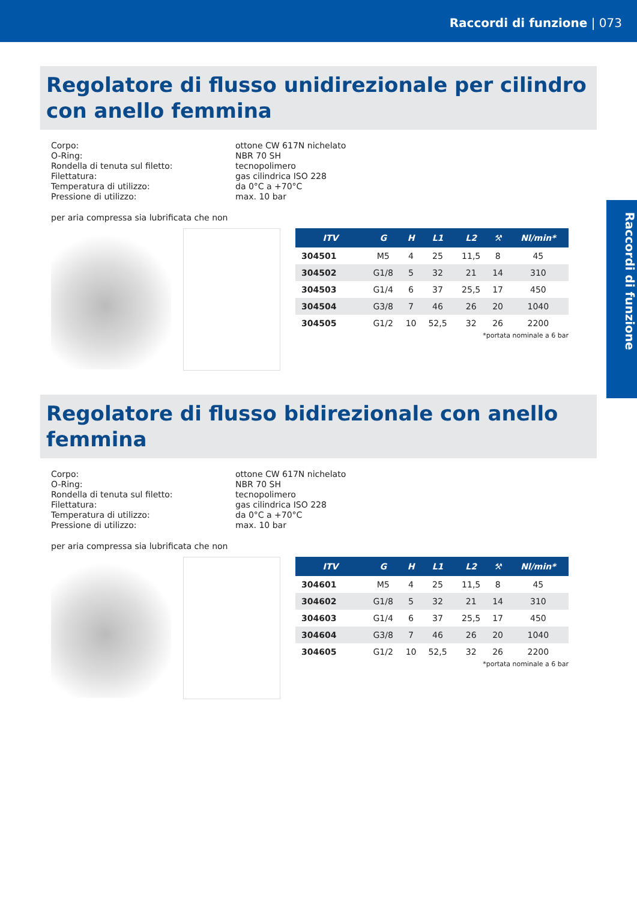Raccordi di funzione | 073
Raccordi di funzione
Regolatore di flusso unidirezionale per cilindro con anello femmina
Corpo: ottone CW 617N nichelato O-Ring: NBR 70 SH Rondella di tenuta sul filetto: tecnopolimero Filettatura: gas cilindrica ISO 228 Temperatura di utilizzo: da 0°C a +70°C Pressione di utilizzo: max. 10 bar
per aria compressa sia lubrificata che non
| ITV | G | H | L1 | L2 | ⚒ | Nl/min* |
| --- | --- | --- | --- | --- | --- | --- |
| 304501 | M5 | 4 | 25 | 11,5 | 8 | 45 |
| 304502 | G1/8 | 5 | 32 | 21 | 14 | 310 |
| 304503 | G1/4 | 6 | 37 | 25,5 | 17 | 450 |
| 304504 | G3/8 | 7 | 46 | 26 | 20 | 1040 |
| 304505 | G1/2 | 10 | 52,5 | 32 | 26 | 2200 |
*portata nominale a 6 bar
Regolatore di flusso bidirezionale con anello femmina
Corpo: ottone CW 617N nichelato O-Ring: NBR 70 SH Rondella di tenuta sul filetto: tecnopolimero Filettatura: gas cilindrica ISO 228 Temperatura di utilizzo: da 0°C a +70°C Pressione di utilizzo: max. 10 bar
per aria compressa sia lubrificata che non
| ITV | G | H | L1 | L2 | ⚒ | Nl/min* |
| --- | --- | --- | --- | --- | --- | --- |
| 304601 | M5 | 4 | 25 | 11,5 | 8 | 45 |
| 304602 | G1/8 | 5 | 32 | 21 | 14 | 310 |
| 304603 | G1/4 | 6 | 37 | 25,5 | 17 | 450 |
| 304604 | G3/8 | 7 | 46 | 26 | 20 | 1040 |
| 304605 | G1/2 | 10 | 52,5 | 32 | 26 | 2200 |
*portata nominale a 6 bar